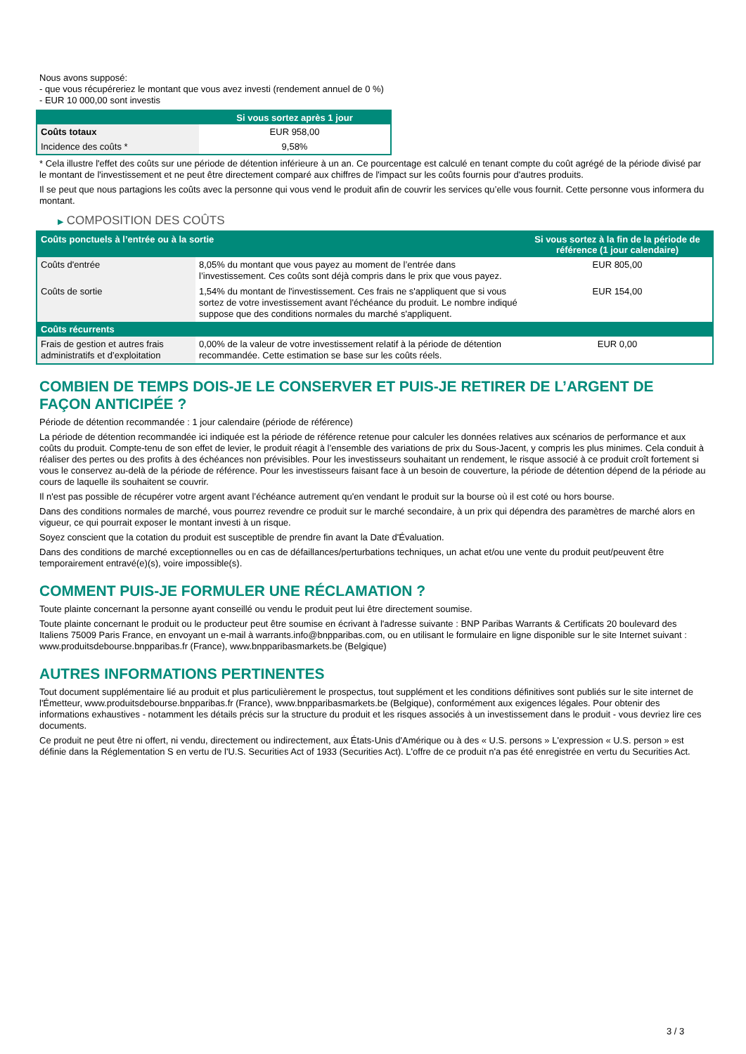Nous avons supposé:
- que vous récupéreriez le montant que vous avez investi (rendement annuel de 0 %)
- EUR 10 000,00 sont investis
| | Si vous sortez après 1 jour |
| --- | --- |
| Coûts totaux | EUR 958,00 |
| Incidence des coûts * | 9,58% |
* Cela illustre l'effet des coûts sur une période de détention inférieure à un an. Ce pourcentage est calculé en tenant compte du coût agrégé de la période divisé par le montant de l'investissement et ne peut être directement comparé aux chiffres de l'impact sur les coûts fournis pour d'autres produits.
Il se peut que nous partagions les coûts avec la personne qui vous vend le produit afin de couvrir les services qu’elle vous fournit. Cette personne vous informera du montant.
▶ COMPOSITION DES COÛTS
| Coûts ponctuels à l’entrée ou à la sortie | | Si vous sortez à la fin de la période de référence (1 jour calendaire) |
| --- | --- | --- |
| Coûts d'entrée | 8,05% du montant que vous payez au moment de l’entrée dans l’investissement. Ces coûts sont déjà compris dans le prix que vous payez. | EUR 805,00 |
| Coûts de sortie | 1,54% du montant de l'investissement. Ces frais ne s'appliquent que si vous sortez de votre investissement avant l'échéance du produit. Le nombre indiqué suppose que des conditions normales du marché s'appliquent. | EUR 154,00 |
| Coûts récurrents | | |
| Frais de gestion et autres frais administratifs et d’exploitation | 0,00% de la valeur de votre investissement relatif à la période de détention recommandée. Cette estimation se base sur les coûts réels. | EUR 0,00 |
COMBIEN DE TEMPS DOIS-JE LE CONSERVER ET PUIS-JE RETIRER DE L’ARGENT DE FAÇON ANTICIPÉE ?
Période de détention recommandée : 1 jour calendaire (période de référence)
La période de détention recommandée ici indiquée est la période de référence retenue pour calculer les données relatives aux scénarios de performance et aux coûts du produit. Compte-tenu de son effet de levier, le produit réagit à l’ensemble des variations de prix du Sous-Jacent, y compris les plus minimes. Cela conduit à réaliser des pertes ou des profits à des échéances non prévisibles. Pour les investisseurs souhaitant un rendement, le risque associé à ce produit croît fortement si vous le conservez au-delà de la période de référence. Pour les investisseurs faisant face à un besoin de couverture, la période de détention dépend de la période au cours de laquelle ils souhaitent se couvrir.
Il n'est pas possible de récupérer votre argent avant l’échéance autrement qu'en vendant le produit sur la bourse où il est coté ou hors bourse.
Dans des conditions normales de marché, vous pourrez revendre ce produit sur le marché secondaire, à un prix qui dépendra des paramètres de marché alors en vigueur, ce qui pourrait exposer le montant investi à un risque.
Soyez conscient que la cotation du produit est susceptible de prendre fin avant la Date d'Évaluation.
Dans des conditions de marché exceptionnelles ou en cas de défaillances/perturbations techniques, un achat et/ou une vente du produit peut/peuvent être temporairement entravé(e)(s), voire impossible(s).
COMMENT PUIS-JE FORMULER UNE RÉCLAMATION ?
Toute plainte concernant la personne ayant conseillé ou vendu le produit peut lui être directement soumise.
Toute plainte concernant le produit ou le producteur peut être soumise en écrivant à l'adresse suivante : BNP Paribas Warrants & Certificats 20 boulevard des Italiens 75009 Paris France, en envoyant un e-mail à warrants.info@bnpparibas.com, ou en utilisant le formulaire en ligne disponible sur le site Internet suivant : www.produitsdebourse.bnpparibas.fr (France), www.bnpparibasmarkets.be (Belgique)
AUTRES INFORMATIONS PERTINENTES
Tout document supplémentaire lié au produit et plus particulièrement le prospectus, tout supplément et les conditions définitives sont publiés sur le site internet de l'Émetteur, www.produitsdebourse.bnpparibas.fr (France), www.bnpparibasmarkets.be (Belgique), conformément aux exigences légales. Pour obtenir des informations exhaustives - notamment les détails précis sur la structure du produit et les risques associés à un investissement dans le produit - vous devriez lire ces documents.
Ce produit ne peut être ni offert, ni vendu, directement ou indirectement, aux États-Unis d'Amérique ou à des « U.S. persons » L'expression « U.S. person » est définie dans la Réglementation S en vertu de l'U.S. Securities Act of 1933 (Securities Act). L'offre de ce produit n'a pas été enregistrée en vertu du Securities Act.
3 / 3